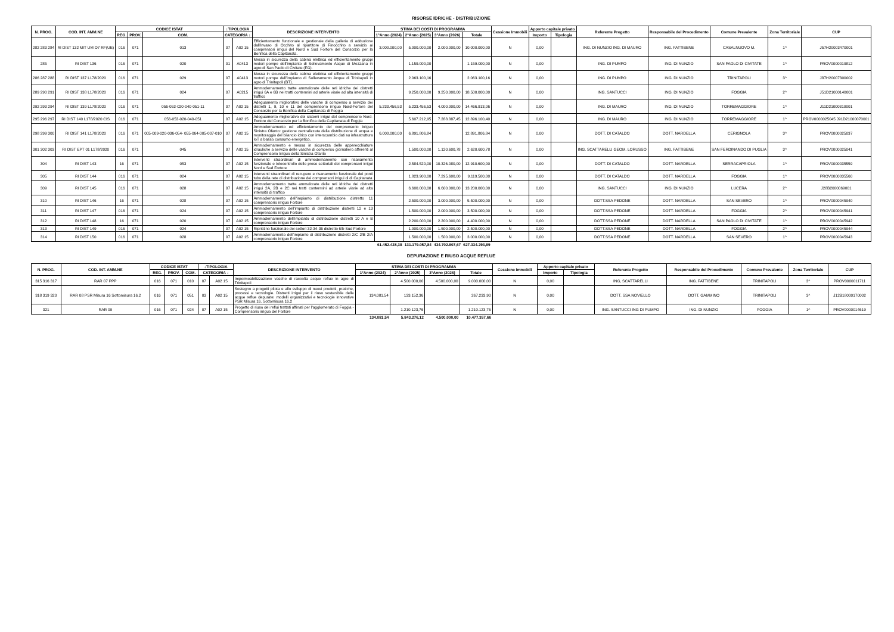RISORSE IDRICHE - DISTRIBUZIONE
| N. PROG. | COD. INT. AMM.NE | CODICE ISTAT | | | ↓TIPOLOGIA | | DESCRIZIONE INTERVENTO | STIMA DEI COSTI DI PROGRAMMA | | | | Cessione Immobili | Apporto capitale privato | | Referente Progetto | Responsabile del Procedimento | Comune Prevalente | Zona Territoriale | CUP |
| --- | --- | --- | --- | --- | --- | --- | --- | --- | --- | --- | --- | --- | --- | --- | --- | --- | --- | --- | --- |
| | | REG. | PROV. | COM. | CATEGORIA ↓ | | | 1°Anno (2024) | 2°Anno (2025) | 3°Anno (2026) | Totale | | Importo | Tipologia | | | | | |
| 282 283 284 | RI DIST 132 MIT UM O7 RF(UE) | 016 | 071 | 013 | 07 | A02 15 | Efficientamento funzionale e gestionale della galleria di adduzione dall'invaso di Occhito al ripartitore di Finocchito a servizio ai comprensori irrigui del Nord e Sud Fortore del Consorzio per la Bonifica della Capitanata. | 3.000.000,00 | 5.000.000,00 | 2.000.000,00 | 10.000.000,00 | N | 0,00 | | ING. DI NUNZIO ING. DI MAURO | ING. FATTIBENE | CASALNUOVO M. | 1^ | J57H20003470001 |
| 285 | RI DIST 136 | 016 | 071 | 020 | 01 | A0413 | Messa in sicurezza della cabina elettrica ed efficientamento gruppi motori pompe dell'impianto di Sollevamento Acque di Mezzana in agro di San Paolo di Civitate (FG). | | 1.159.000,00 | | 1.159.000,00 | N | 0,00 | | ING. DI PUMPO | ING. DI NUNZIO | SAN PAOLO DI CIVITATE | 1^ | PROV0000019812 |
| 286 287 288 | RI DIST 137 L178/2020 | 016 | 071 | 029 | 07 | A0413 | Messa in sicurezza della cabina elettrica ed efficientamento gruppi motori pompe dell'impianto di Sollevamento Acque di Trinitapoli in agro di Trinitapoli (BT). | | 2.063.100,16 | | 2.063.100,16 | N | 0,00 | | ING. DI PUMPO | ING. DI NUNZIO | TRINITAPOLI | 3^ | J87H20007300002 |
| 289 290 291 | RI DIST 138 L178/2020 | 016 | 071 | 024 | 07 | A0215 | Ammodernamento tratte ammalorate delle reti idriche dei distretti irrigui 6A e 6B nei tratti contermini ad arterie viarie ad alta intensità di traffico | | 9.250.000,00 | 9.250.000,00 | 18.500.000,00 | N | 0,00 | | ING. SANTUCCI | ING. DI NUNZIO | FOGGIA | 2^ | J51D21000140001 |
| 292 293 294 | RI DIST 139 L178/2020 | 016 | 071 | 056-053-020-040-051-11 | 07 | A02 15 | Adeguamento migliorativo delle vasche di compenso a servizio dei distretti 1, 9, 10 e 11 del comprensorio irriguo Nord-Fortore del Consorzio per la Bonifica della Capitanata di Foggia | 5.233.456,53 | 5.233.456,53 | 4.000.000,00 | 14.466.913,06 | N | 0,00 | | ING. DI MAURO | ING. DI NUNZIO | TORREMAGGIORE | 1^ | J11D21000310001 |
| 295 296 297 | RI DIST 140 L178/2020 CIS | 016 | 071 | 056-053-020-040-051 | 07 | A02 15 | Adeguamento migliorativo dei sistemi irrigui del comprensorio Nord-Fortore del Consorzio per la Bonifica della Capitanata di Foggia | | 5.607.212,95 | 7.288.887,45 | 12.896.100,40 | N | 0,00 | | ING. DI MAURO | ING. DI NUNZIO | TORREMAGGIORE | 1^ | PROV0000025045 J91D21000070001 |
| 298 299 300 | RI DIST 141 L178/2020 | 016 | 071 | 005-009-020-036-054- 055-064-005-007-010 | 07 | A02 15 | Ammodernamento ed efficientamento del comprensorio irriguo Sinistra Ofanto: gestione centralizzata della distribuzione di acqua e monitoraggio del bilancio idrico con interscambio dati su infrastruttura IoT a basso consumo energetico. | 6.000.000,00 | 6.891.806,84 | | 12.891.806,84 | N | 0,00 | | DOTT. DI CATALDO | DOTT. NARDELLA | CERIGNOLA | 3^ | PROV0000025037 |
| 301 302 303 | RI DIST EPT 01 L178/2020 | 016 | 071 | 045 | 07 | A02 15 | Ammodernamento e messa in sicurezza delle apperecchiature idrauliche a servizio delle vasche di compenso giornaliero afferenti al Comprensorio Irriguo della Sinistra Ofanto | | 1.500.000,00 | 1.120.600,78 | 2.620.600,78 | N | 0,00 | | ING. SCATTARELLI GEOM. LORUSSO | ING. FATTIBENE | SAN FERDINANDO DI PUGLIA | 3^ | PROV0000025041 |
| 304 | RI DIST 143 | 16 | 071 | 053 | 07 | A02 15 | Interventi straordinari di ammodernamento con risanamento funzionale e telecontrollo delle prese settoriali dei comprensori irrigui Nord e Sud Fortore | | 2.584.520,00 | 10.326.080,00 | 12.910.600,00 | N | 0,00 | | DOTT. DI CATALDO | DOTT. NARDELLA | SERRACAPRIOLA | 1^ | PROV0000035559 |
| 305 | RI DIST 144 | 016 | 071 | 024 | 07 | A02 15 | Interventi straordinari di recupero e risanamento funzionale dei ponti tubo della rete di distribuzione dei comprensori irrigui di di Capitanata | | 1.823.900,00 | 7.295.600,00 | 9.119.500,00 | N | 0,00 | | DOTT. DI CATALDO | DOTT. NARDELLA | FOGGIA | 1^ | PROV0000035560 |
| 309 | RI DIST 145 | 016 | 071 | 028 | 07 | A02 15 | Ammodernamento tratte ammalorate delle reti idriche dei distretti irrigui 2A, 2B e 2C nei tratti contermini ad arterie viarie ad alta intensità di traffico | | 6.600.000,00 | 6.600.000,00 | 13.200.000,00 | N | 0,00 | | ING. SANTUCCI | ING. DI NUNZIO | LUCERA | 2^ | J28B2000069001 |
| 310 | RI DIST 146 | 16 | 071 | 028 | 07 | A02 15 | Ammodernamento dell'impianto di distribuzione distretto 11 comprensorio irriguo Fortore | | 2.500.000,00 | 3.000.000,00 | 5.500.000,00 | N | 0,00 | | DOTT.SSA PEDONE | DOTT. NARDELLA | SAN SEVERO | 1^ | PROV0000045940 |
| 311 | RI DIST 147 | 016 | 071 | 024 | 07 | A02 15 | Ammodernamento dell'impianto di distribuzione distretti 12 e 13 comprensorio irriguo Fortore | | 1.500.000,00 | 2.000.000,00 | 3.500.000,00 | N | 0,00 | | DOTT.SSA PEDONE | DOTT. NARDELLA | FOGGIA | 2^ | PROV0000045941 |
| 312 | RI DIST 148 | 16 | 071 | 020 | 07 | A02 15 | Ammodernamento dell'impianto di distribuzione distretti 10 A e B comprensorio irriguo Fortore | | 2.200.000,00 | 2.200.000,00 | 4.400.000,00 | N | 0,00 | | DOTT.SSA PEDONE | DOTT. NARDELLA | SAN PAOLO DI CIVITATE | 1^ | PROV0000045942 |
| 313 | RI DIST 149 | 016 | 071 | 024 | 07 | A02 15 | Ripristino funzionale dei settori 32-34-36 distretto 6/b Sud Fortore | | 1.000.000,00 | 1.500.000,00 | 2.500.000,00 | N | 0,00 | | DOTT.SSA PEDONE | DOTT. NARDELLA | FOGGIA | 2^ | PROV0000045944 |
| 314 | RI DIST 150 | 016 | 071 | 028 | 07 | A02 15 | Ammodernamento dell'impianto di distribuzione distretti 2/C 2/B 2/A comprensorio irriguo Fortore | | 1.500.000,00 | 1.500.000,00 | 3.000.000,00 | N | 0,00 | | DOTT.SSA PEDONE | DOTT. NARDELLA | SAN SEVERO | 1^ | PROV0000045943 |
| | | | | | | | | 61.452.428,38 | 131.179.057,84 | 434.702.807,67 | 627.334.293,89 | | | | | | | | |
DEPURAZIONE E RIUSO ACQUE REFLUE
| N. PROG. | COD. INT. AMM.NE | CODICE ISTAT | | | ↓TIPOLOGIA | | DESCRIZIONE INTERVENTO | STIMA DEI COSTI DI PROGRAMMA | | | | Cessione Immobili | Apporto capitale privato | | Referente Progetto | Responsabile del Procedimento | Comune Prevalente | Zona Territoriale | CUP |
| --- | --- | --- | --- | --- | --- | --- | --- | --- | --- | --- | --- | --- | --- | --- | --- | --- | --- | --- | --- |
| | | REG. | PROV. | COM. | CATEGORIA ↓ | | | 1°Anno (2024) | 2°Anno (2025) | 3°Anno (2026) | Totale | | Importo | Tipologia | | | | | |
| 315 316 317 | RAR 07 PPP | 016 | 071 | 010 | 07 | A02 15 | Impermeabilizzazione vasche di raccolta acque reflue in agro di Trinitapoli | | 4.500.000,00 | 4.500.000,00 | 9.000.000,00 | N | 0,00 | | ING, SCATTARELLI | ING. FATTIBENE | TRINITAPOLI | 3^ | PROV0000011711 |
| 318 319 320 | RAR 08 PSR Misura 16 Sottomisura 16.2 | 016 | 071 | 051 | 03 | A02 15 | Sostegno a progetti pilota e allo sviluppo di nuovi prodotti, pratiche, processi e tecnologie. Distretti irrigui per il riuso sostenibile delle acque reflue depurate: modelli organizzativi e tecnologie innovative PSR Misura 16. Sottomisura 16.2 | 134.081,54 | 133.152,36 | | 267.233,90 | N | 0,00 | | DOTT. SSA NOVIELLO | DOTT. GAMMINO | TRINITAPOLI | 3^ | J12B18000170002 |
| 321 | RAR 09 | 016 | 071 | 024 | 07 | A02 15 | Progetto di riuso dei reflui trattati affinati per l'agglomerato di Foggia - Comprensorio irriguo del Fortore | | 1.210.123,76 | | 1.210.123,76 | N | 0,00 | | ING. SANTUCCI ING DI PUMPO | ING. DI NUNZIO | FOGGIA | 1^ | PROV0000014619 |
| | | | | | | | | 134.081,54 | 5.843.276,12 | 4.500.000,00 | 10.477.357,66 | | | | | | | | |